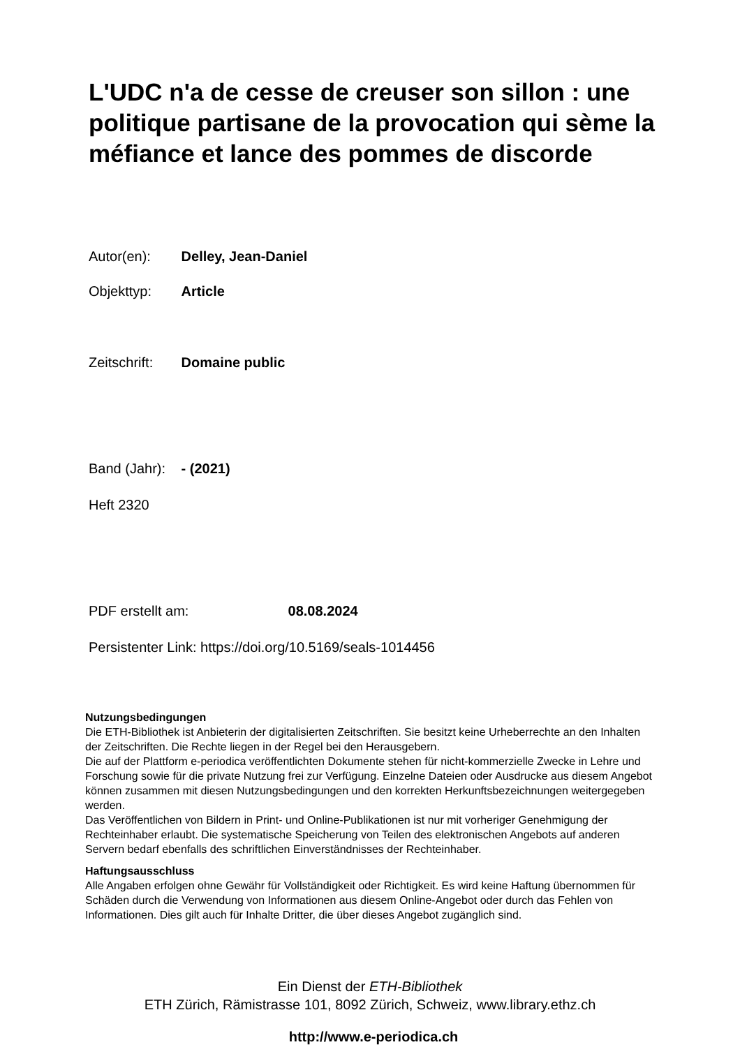L'UDC n'a de cesse de creuser son sillon : une politique partisane de la provocation qui sème la méfiance et lance des pommes de discorde
Autor(en): Delley, Jean-Daniel
Objekttyp: Article
Zeitschrift: Domaine public
Band (Jahr): - (2021)
Heft 2320
PDF erstellt am: 08.08.2024
Persistenter Link: https://doi.org/10.5169/seals-1014456
Nutzungsbedingungen
Die ETH-Bibliothek ist Anbieterin der digitalisierten Zeitschriften. Sie besitzt keine Urheberrechte an den Inhalten der Zeitschriften. Die Rechte liegen in der Regel bei den Herausgebern.
Die auf der Plattform e-periodica veröffentlichten Dokumente stehen für nicht-kommerzielle Zwecke in Lehre und Forschung sowie für die private Nutzung frei zur Verfügung. Einzelne Dateien oder Ausdrucke aus diesem Angebot können zusammen mit diesen Nutzungsbedingungen und den korrekten Herkunftsbezeichnungen weitergegeben werden.
Das Veröffentlichen von Bildern in Print- und Online-Publikationen ist nur mit vorheriger Genehmigung der Rechteinhaber erlaubt. Die systematische Speicherung von Teilen des elektronischen Angebots auf anderen Servern bedarf ebenfalls des schriftlichen Einverständnisses der Rechteinhaber.
Haftungsausschluss
Alle Angaben erfolgen ohne Gewähr für Vollständigkeit oder Richtigkeit. Es wird keine Haftung übernommen für Schäden durch die Verwendung von Informationen aus diesem Online-Angebot oder durch das Fehlen von Informationen. Dies gilt auch für Inhalte Dritter, die über dieses Angebot zugänglich sind.
Ein Dienst der ETH-Bibliothek
ETH Zürich, Rämistrasse 101, 8092 Zürich, Schweiz, www.library.ethz.ch
http://www.e-periodica.ch